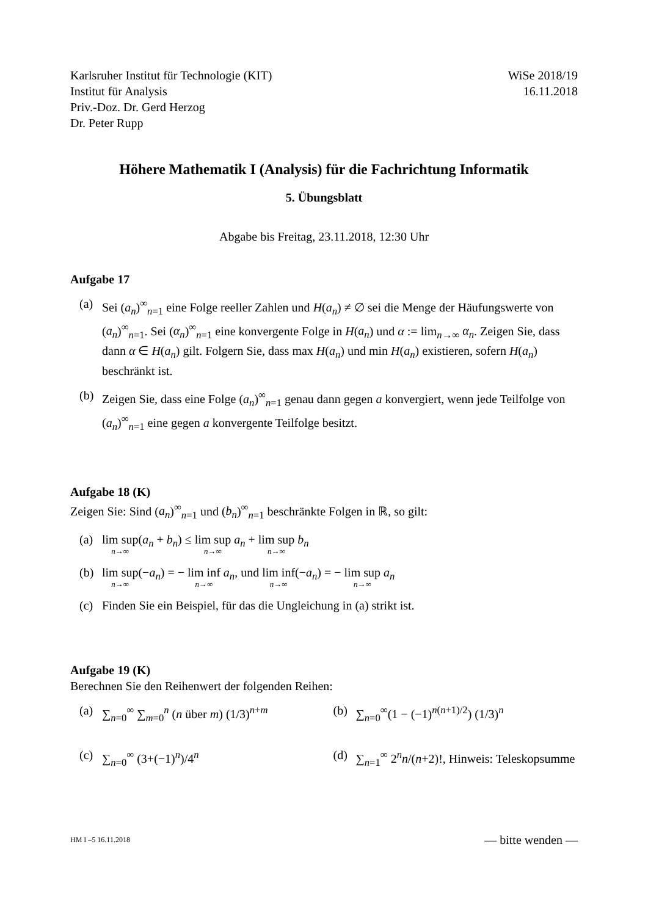Karlsruher Institut für Technologie (KIT)
Institut für Analysis
Priv.-Doz. Dr. Gerd Herzog
Dr. Peter Rupp
WiSe 2018/19
16.11.2018
Höhere Mathematik I (Analysis) für die Fachrichtung Informatik
5. Übungsblatt
Abgabe bis Freitag, 23.11.2018, 12:30 Uhr
Aufgabe 17
(a) Sei (a<sub>n</sub>)<sup>∞</sup><sub>n=1</sub> eine Folge reeller Zahlen und H(a<sub>n</sub>) ≠ ∅ sei die Menge der Häufungswerte von (a<sub>n</sub>)<sup>∞</sup><sub>n=1</sub>. Sei (α<sub>n</sub>)<sup>∞</sup><sub>n=1</sub> eine konvergente Folge in H(a<sub>n</sub>) und α := lim<sub>n→∞</sub> α<sub>n</sub>. Zeigen Sie, dass dann α ∈ H(a<sub>n</sub>) gilt. Folgern Sie, dass max H(a<sub>n</sub>) und min H(a<sub>n</sub>) existieren, sofern H(a<sub>n</sub>) beschränkt ist.
(b) Zeigen Sie, dass eine Folge (a<sub>n</sub>)<sup>∞</sup><sub>n=1</sub> genau dann gegen a konvergiert, wenn jede Teilfolge von (a<sub>n</sub>)<sup>∞</sup><sub>n=1</sub> eine gegen a konvergente Teilfolge besitzt.
Aufgabe 18 (K)
Zeigen Sie: Sind (a<sub>n</sub>)<sup>∞</sup><sub>n=1</sub> und (b<sub>n</sub>)<sup>∞</sup><sub>n=1</sub> beschränkte Folgen in ℝ, so gilt:
(a) lim sup<sub>n→∞</sub>(a<sub>n</sub> + b<sub>n</sub>) ≤ lim sup<sub>n→∞</sub> a<sub>n</sub> + lim sup<sub>n→∞</sub> b<sub>n</sub>
(b) lim sup<sub>n→∞</sub>(−a<sub>n</sub>) = − lim inf<sub>n→∞</sub> a<sub>n</sub>, und lim inf<sub>n→∞</sub>(−a<sub>n</sub>) = − lim sup<sub>n→∞</sub> a<sub>n</sub>
(c) Finden Sie ein Beispiel, für das die Ungleichung in (a) strikt ist.
Aufgabe 19 (K)
Berechnen Sie den Reihenwert der folgenden Reihen:
(a) ∑<sub>n=0</sub><sup>∞</sup> ∑<sub>m=0</sub><sup>n</sup> (n über m) (1/3)<sup>n+m</sup> (b) ∑<sub>n=0</sub><sup>∞</sup>(1 − (−1)<sup>n(n+1)/2</sup>) (1/3)<sup>n</sup>
(c) ∑<sub>n=0</sub><sup>∞</sup> (3+(−1)<sup>n</sup>)/4<sup>n</sup> (d) ∑<sub>n=1</sub><sup>∞</sup> 2<sup>n</sup>n/(n+2)!, Hinweis: Teleskopsumme
HM I –5 16.11.2018 — bitte wenden —